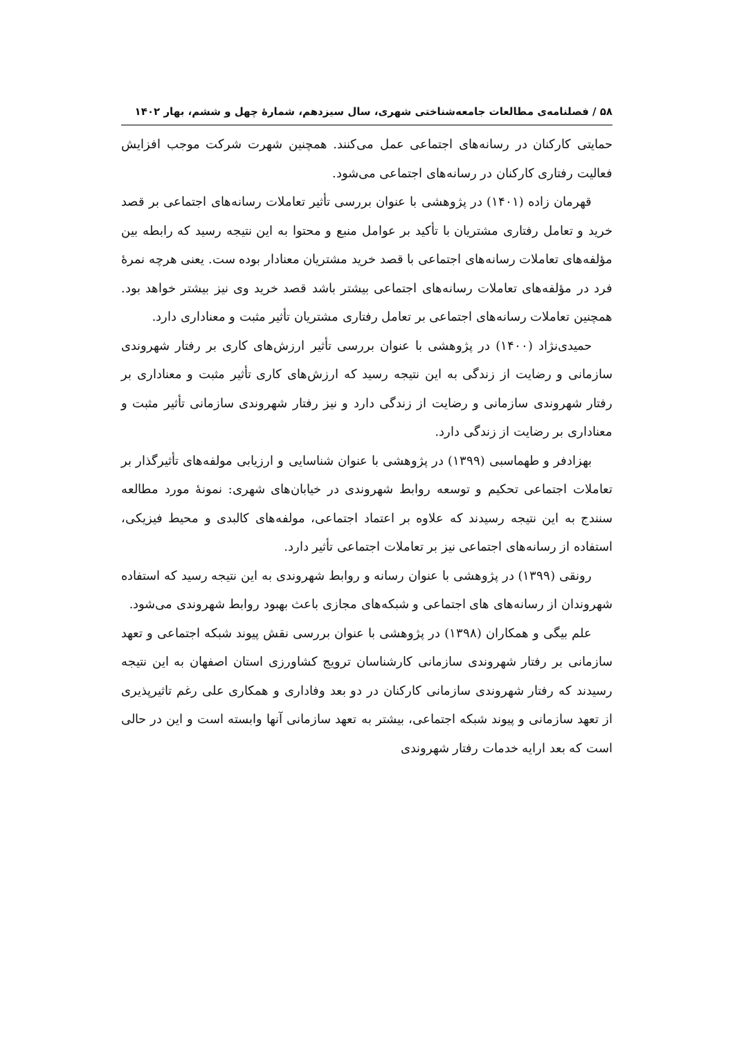۵۸ / فصلنامه‌ی مطالعات جامعه‌شناختی شهری، سال سیزدهم، شمارۀ چهل و ششم، بهار ۱۴۰۲
حمایتی کارکنان در رسانه‌های اجتماعی عمل می‌کنند. همچنین شهرت شرکت موجب افزایش فعالیت رفتاری کارکنان در رسانه‌های اجتماعی می‌شود.
قهرمان زاده (۱۴۰۱) در پژوهشی با عنوان بررسی تأثیر تعاملات رسانه‌های اجتماعی بر قصد خرید و تعامل رفتاری مشتریان با تأکید بر عوامل منبع و محتوا به این نتیجه رسید که رابطه بین مؤلفه‌های تعاملات رسانه‌های اجتماعی با قصد خرید مشتریان معنادار بوده ست. یعنی هرچه نمرۀ فرد در مؤلفه‌های تعاملات رسانه‌های اجتماعی بیشتر باشد قصد خرید وی نیز بیشتر خواهد بود. همچنین تعاملات رسانه‌های اجتماعی بر تعامل رفتاری مشتریان تأثیر مثبت و معناداری دارد.
حمیدی‌نژاد (۱۴۰۰) در پژوهشی با عنوان بررسی تأثیر ارزش‌های کاری بر رفتار شهروندی سازمانی و رضایت از زندگی به این نتیجه رسید که ارزش‌های کاری تأثیر مثبت و معناداری بر رفتار شهروندی سازمانی و رضایت از زندگی دارد و نیز رفتار شهروندی سازمانی تأثیر مثبت و معناداری بر رضایت از زندگی دارد.
بهزادفر و طهماسبی (۱۳۹۹) در پژوهشی با عنوان شناسایی و ارزیابی مولفه‌های تأثیرگذار بر تعاملات اجتماعی تحکیم و توسعه روابط شهروندی در خیابان‌های شهری: نمونۀ مورد مطالعه سنندج به این نتیجه رسیدند که علاوه بر اعتماد اجتماعی، مولفه‌های کالبدی و محیط فیزیکی، استفاده از رسانه‌های اجتماعی نیز بر تعاملات اجتماعی تأثیر دارد.
رونقی (۱۳۹۹) در پژوهشی با عنوان رسانه و روابط شهروندی به این نتیجه رسید که استفاده شهروندان از رسانه‌های های اجتماعی و شبکه‌های مجازی باعث بهبود روابط شهروندی می‌شود.
علم بیگی و همکاران (۱۳۹۸) در پژوهشی با عنوان بررسی نقش پیوند شبکه اجتماعی و تعهد سازمانی بر رفتار شهروندی سازمانی کارشناسان ترویج کشاورزی استان اصفهان به این نتیجه رسیدند که رفتار شهروندی سازمانی کارکنان در دو بعد وفاداری و همکاری علی رغم تاثیرپذیری از تعهد سازمانی و پیوند شبکه اجتماعی، بیشتر به تعهد سازمانی آنها وابسته است و این در حالی است که بعد ارایه خدمات رفتار شهروندی